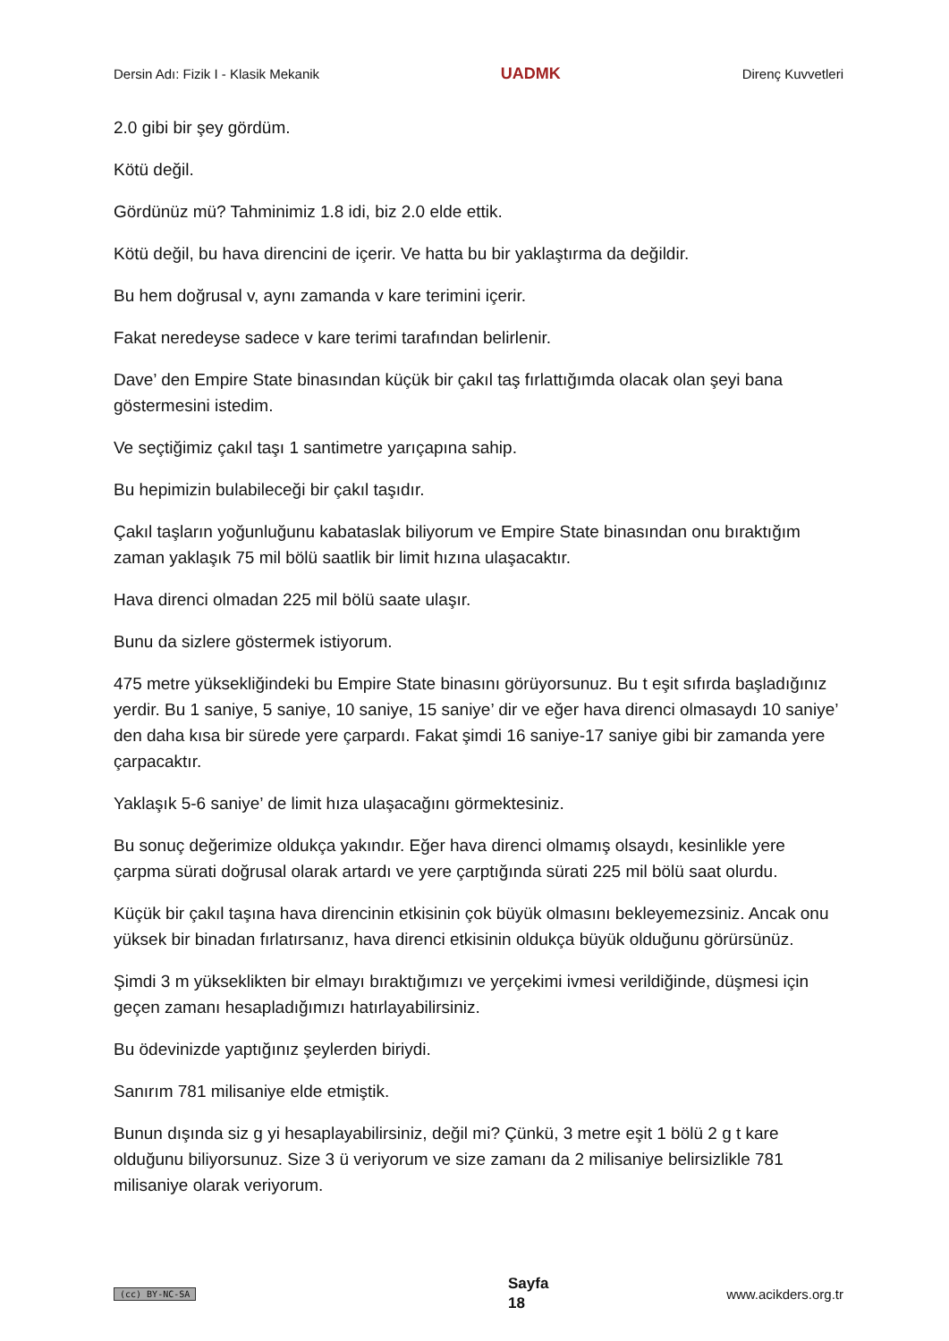Dersin Adı: Fizik I - Klasik Mekanik UADMK Direnç Kuvvetleri
2.0 gibi bir şey gördüm.
Kötü değil.
Gördünüz mü? Tahminimiz 1.8 idi, biz 2.0 elde ettik.
Kötü değil, bu hava direncini de içerir. Ve hatta bu bir yaklaştırma da değildir.
Bu hem doğrusal v, aynı zamanda v kare terimini içerir.
Fakat neredeyse sadece v kare terimi tarafından belirlenir.
Dave’ den Empire State binasından küçük bir çakıl taş fırlattığımda olacak olan şeyi bana göstermesini istedim.
Ve seçtiğimiz çakıl taşı 1 santimetre yarıçapına sahip.
Bu hepimizin bulabileceği bir çakıl taşıdır.
Çakıl taşların yoğunluğunu kabataslak biliyorum ve Empire State binasından onu bıraktığım zaman yaklaşık 75 mil bölü saatlik bir limit hızına ulaşacaktır.
Hava direnci olmadan 225 mil bölü saate ulaşır.
Bunu da sizlere göstermek istiyorum.
475 metre yüksekliğindeki bu Empire State binasını görüyorsunuz. Bu t eşit sıfırda başladığınız yerdir. Bu 1 saniye, 5 saniye, 10 saniye, 15 saniye’ dir ve eğer hava direnci olmasaydı 10 saniye’ den daha kısa bir sürede yere çarpardı. Fakat şimdi 16 saniye-17 saniye gibi bir zamanda yere çarpacaktır.
Yaklaşık 5-6 saniye’ de limit hıza ulaşacağını görmektesiniz.
Bu sonuç değerimize oldukça yakındır. Eğer hava direnci olmamış olsaydı, kesinlikle yere çarpma sürati doğrusal olarak artardı ve yere çarptığında sürati 225 mil bölü saat olurdu.
Küçük bir çakıl taşına hava direncinin etkisinin çok büyük olmasını bekleyemezsiniz. Ancak onu yüksek bir binadan fırlatırsanız, hava direnci etkisinin oldukça büyük olduğunu görürsünüz.
Şimdi 3 m yükseklikten bir elmayı bıraktığımızı ve yerçekimi ivmesi verildiğinde, düşmesi için geçen zamanı hesapladığımızı hatırlayabilirsiniz.
Bu ödevinizde yaptığınız şeylerden biriydi.
Sanırım 781 milisaniye elde etmiştik.
Bunun dışında siz g yi hesaplayabilirsiniz, değil mi? Çünkü, 3 metre eşit 1 bölü 2 g t kare olduğunu biliyorsunuz. Size 3 ü veriyorum ve size zamanı da 2 milisaniye belirsizlikle 781 milisaniye olarak veriyorum.
(cc) BY-NC-SA Sayfa
18 www.acikders.org.tr